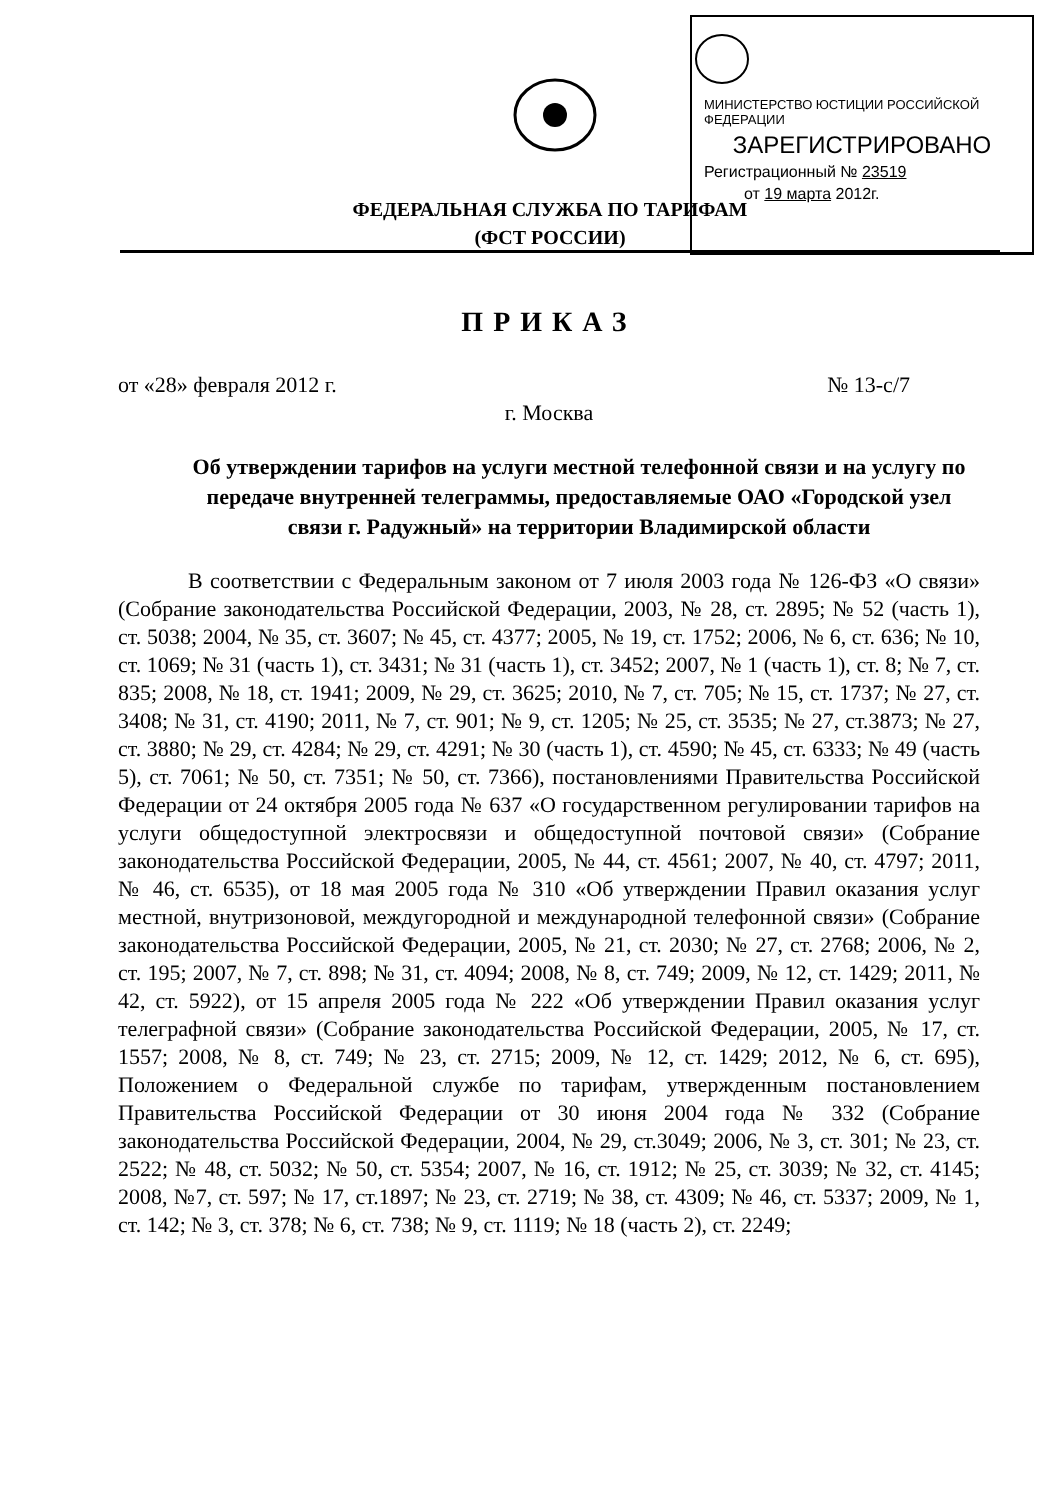МИНИСТЕРСТВО ЮСТИЦИИ РОССИЙСКОЙ ФЕДЕРАЦИИ
ЗАРЕГИСТРИРОВАНО
Регистрационный № 23519
от 19 марта 2012г.
ФЕДЕРАЛЬНАЯ СЛУЖБА ПО ТАРИФАМ
(ФСТ РОССИИ)
ПРИКАЗ
от «28» февраля 2012 г. № 13-с/7
г. Москва
Об утверждении тарифов на услуги местной телефонной связи и на услугу по передаче внутренней телеграммы, предоставляемые ОАО «Городской узел связи г. Радужный» на территории Владимирской области
В соответствии с Федеральным законом от 7 июля 2003 года № 126-ФЗ «О связи» (Собрание законодательства Российской Федерации, 2003, № 28, ст. 2895; № 52 (часть 1), ст. 5038; 2004, № 35, ст. 3607; № 45, ст. 4377; 2005, № 19, ст. 1752; 2006, № 6, ст. 636; № 10, ст. 1069; № 31 (часть 1), ст. 3431; № 31 (часть 1), ст. 3452; 2007, № 1 (часть 1), ст. 8; № 7, ст. 835; 2008, № 18, ст. 1941; 2009, № 29, ст. 3625; 2010, № 7, ст. 705; № 15, ст. 1737; № 27, ст. 3408; № 31, ст. 4190; 2011, № 7, ст. 901; № 9, ст. 1205; № 25, ст. 3535; № 27, ст.3873; № 27, ст. 3880; № 29, ст. 4284; № 29, ст. 4291; № 30 (часть 1), ст. 4590; № 45, ст. 6333; № 49 (часть 5), ст. 7061; № 50, ст. 7351; № 50, ст. 7366), постановлениями Правительства Российской Федерации от 24 октября 2005 года № 637 «О государственном регулировании тарифов на услуги общедоступной электросвязи и общедоступной почтовой связи» (Собрание законодательства Российской Федерации, 2005, № 44, ст. 4561; 2007, № 40, ст. 4797; 2011, № 46, ст. 6535), от 18 мая 2005 года № 310 «Об утверждении Правил оказания услуг местной, внутризоновой, междугородной и международной телефонной связи» (Собрание законодательства Российской Федерации, 2005, № 21, ст. 2030; № 27, ст. 2768; 2006, № 2, ст. 195; 2007, № 7, ст. 898; № 31, ст. 4094; 2008, № 8, ст. 749; 2009, № 12, ст. 1429; 2011, № 42, ст. 5922), от 15 апреля 2005 года № 222 «Об утверждении Правил оказания услуг телеграфной связи» (Собрание законодательства Российской Федерации, 2005, № 17, ст. 1557; 2008, № 8, ст. 749; № 23, ст. 2715; 2009, № 12, ст. 1429; 2012, № 6, ст. 695), Положением о Федеральной службе по тарифам, утвержденным постановлением Правительства Российской Федерации от 30 июня 2004 года № 332 (Собрание законодательства Российской Федерации, 2004, № 29, ст.3049; 2006, № 3, ст. 301; № 23, ст. 2522; № 48, ст. 5032; № 50, ст. 5354; 2007, № 16, ст. 1912; № 25, ст. 3039; № 32, ст. 4145; 2008, №7, ст. 597; № 17, ст.1897; № 23, ст. 2719; № 38, ст. 4309; № 46, ст. 5337; 2009, № 1, ст. 142; № 3, ст. 378; № 6, ст. 738; № 9, ст. 1119; № 18 (часть 2), ст. 2249;